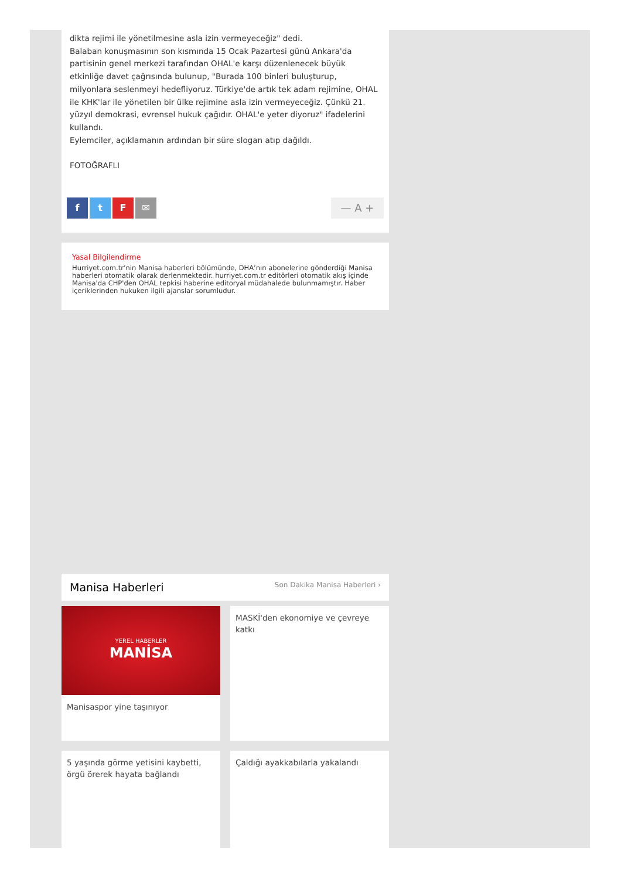dikta rejimi ile yönetilmesine asla izin vermeyeceğiz" dedi.
Balaban konuşmasının son kısmında 15 Ocak Pazartesi günü Ankara'da partisinin genel merkezi tarafından OHAL'e karşı düzenlenecek büyük etkinliğe davet çağrısında bulunup, "Burada 100 binleri buluşturup, milyonlara seslenmeyi hedefliyoruz. Türkiye'de artık tek adam rejimine, OHAL ile KHK'lar ile yönetilen bir ülke rejimine asla izin vermeyeceğiz. Çünkü 21. yüzyıl demokrasi, evrensel hukuk çağıdır. OHAL'e yeter diyoruz" ifadelerini kullandı.
Eylemciler, açıklamanın ardından bir süre slogan atıp dağıldı.
FOTOĞRAFLI
ftF ✉ — A +
Yasal Bilgilendirme
Hurriyet.com.tr’nin Manisa haberleri bölümünde, DHA’nın abonelerine gönderdiği Manisa haberleri otomatik olarak derlenmektedir. hurriyet.com.tr editörleri otomatik akış içinde Manisa'da CHP'den OHAL tepkisi haberine editoryal müdahalede bulunmamıştır. Haber içeriklerinden hukuken ilgili ajanslar sorumludur.
Manisa Haberleri
Son Dakika Manisa Haberleri ›
YEREL HABERLER
MANİSA
Manisaspor yine taşınıyor
MASKİ'den ekonomiye ve çevreye katkı
5 yaşında görme yetisini kaybetti, örgü örerek hayata bağlandı
Çaldığı ayakkabılarla yakalandı